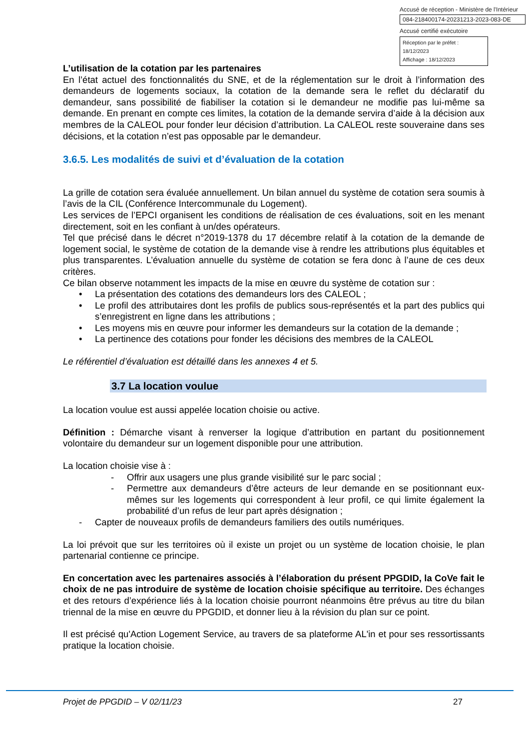Accusé de réception - Ministère de l'Intérieur
084-218400174-20231213-2023-083-DE
Accusé certifié exécutoire
Réception par le préfet : 18/12/2023
Affichage : 18/12/2023
L’utilisation de la cotation par les partenaires
En l’état actuel des fonctionnalités du SNE, et de la réglementation sur le droit à l’information des demandeurs de logements sociaux, la cotation de la demande sera le reflet du déclaratif du demandeur, sans possibilité de fiabiliser la cotation si le demandeur ne modifie pas lui-même sa demande. En prenant en compte ces limites, la cotation de la demande servira d’aide à la décision aux membres de la CALEOL pour fonder leur décision d’attribution. La CALEOL reste souveraine dans ses décisions, et la cotation n’est pas opposable par le demandeur.
3.6.5. Les modalités de suivi et d’évaluation de la cotation
La grille de cotation sera évaluée annuellement. Un bilan annuel du système de cotation sera soumis à l’avis de la CIL (Conférence Intercommunale du Logement).
Les services de l’EPCI organisent les conditions de réalisation de ces évaluations, soit en les menant directement, soit en les confiant à un/des opérateurs.
Tel que précisé dans le décret n°2019-1378 du 17 décembre relatif à la cotation de la demande de logement social, le système de cotation de la demande vise à rendre les attributions plus équitables et plus transparentes. L’évaluation annuelle du système de cotation se fera donc à l’aune de ces deux critères.
Ce bilan observe notamment les impacts de la mise en œuvre du système de cotation sur :
• La présentation des cotations des demandeurs lors des CALEOL ;
• Le profil des attributaires dont les profils de publics sous-représentés et la part des publics qui s’enregistrent en ligne dans les attributions ;
• Les moyens mis en œuvre pour informer les demandeurs sur la cotation de la demande ;
• La pertinence des cotations pour fonder les décisions des membres de la CALEOL
Le référentiel d’évaluation est détaillé dans les annexes 4 et 5.
3.7 La location voulue
La location voulue est aussi appelée location choisie ou active.
Définition : Démarche visant à renverser la logique d’attribution en partant du positionnement volontaire du demandeur sur un logement disponible pour une attribution.
La location choisie vise à :
- Offrir aux usagers une plus grande visibilité sur le parc social ;
- Permettre aux demandeurs d’être acteurs de leur demande en se positionnant eux-mêmes sur les logements qui correspondent à leur profil, ce qui limite également la probabilité d’un refus de leur part après désignation ;
- Capter de nouveaux profils de demandeurs familiers des outils numériques.
La loi prévoit que sur les territoires où il existe un projet ou un système de location choisie, le plan partenarial contienne ce principe.
En concertation avec les partenaires associés à l’élaboration du présent PPGDID, la CoVe fait le choix de ne pas introduire de système de location choisie spécifique au territoire. Des échanges et des retours d’expérience liés à la location choisie pourront néanmoins être prévus au titre du bilan triennal de la mise en œuvre du PPGDID, et donner lieu à la révision du plan sur ce point.
Il est précisé qu'Action Logement Service, au travers de sa plateforme AL'in et pour ses ressortissants pratique la location choisie.
Projet de PPGDID – V 02/11/23 27